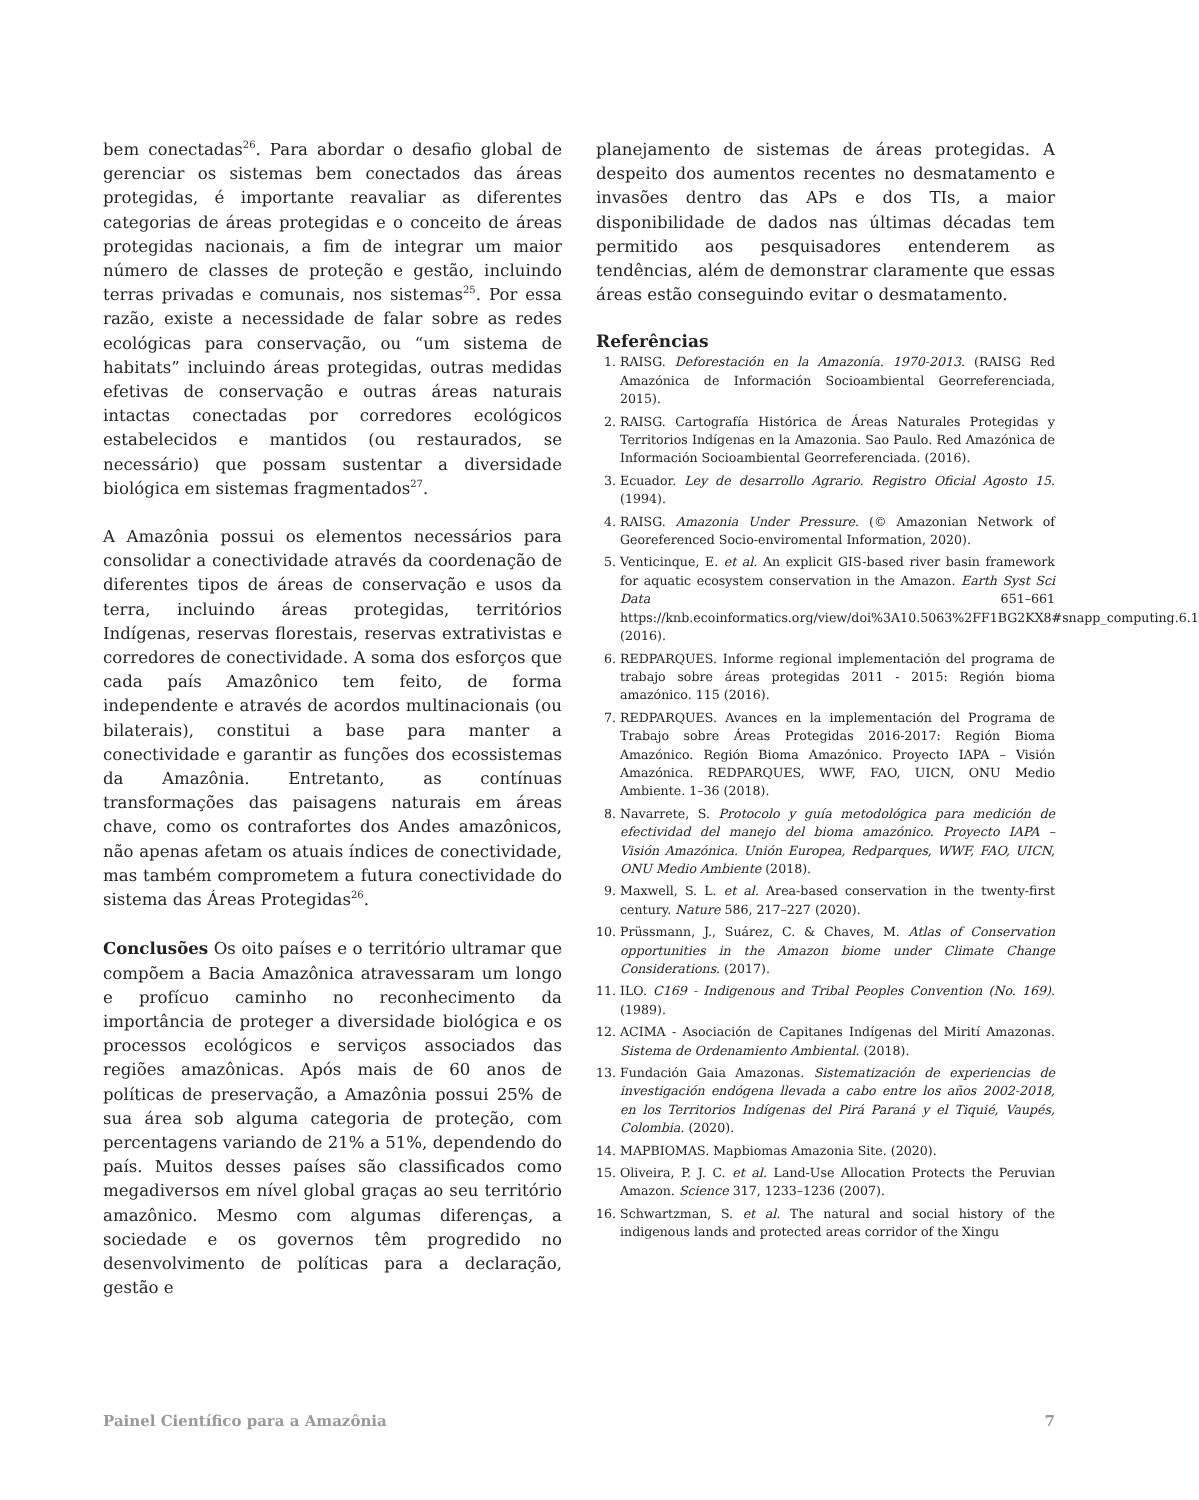bem conectadas<sup>26</sup>. Para abordar o desafio global de gerenciar os sistemas bem conectados das áreas protegidas, é importante reavaliar as diferentes categorias de áreas protegidas e o conceito de áreas protegidas nacionais, a fim de integrar um maior número de classes de proteção e gestão, incluindo terras privadas e comunais, nos sistemas<sup>25</sup>. Por essa razão, existe a necessidade de falar sobre as redes ecológicas para conservação, ou “um sistema de habitats” incluindo áreas protegidas, outras medidas efetivas de conservação e outras áreas naturais intactas conectadas por corredores ecológicos estabelecidos e mantidos (ou restaurados, se necessário) que possam sustentar a diversidade biológica em sistemas fragmentados<sup>27</sup>.
A Amazônia possui os elementos necessários para consolidar a conectividade através da coordenação de diferentes tipos de áreas de conservação e usos da terra, incluindo áreas protegidas, territórios Indígenas, reservas florestais, reservas extrativistas e corredores de conectividade. A soma dos esforços que cada país Amazônico tem feito, de forma independente e através de acordos multinacionais (ou bilaterais), constitui a base para manter a conectividade e garantir as funções dos ecossistemas da Amazônia. Entretanto, as contínuas transformações das paisagens naturais em áreas chave, como os contrafortes dos Andes amazônicos, não apenas afetam os atuais índices de conectividade, mas também comprometem a futura conectividade do sistema das Áreas Protegidas<sup>26</sup>.
Conclusões Os oito países e o território ultramar que compõem a Bacia Amazônica atravessaram um longo e profícuo caminho no reconhecimento da importância de proteger a diversidade biológica e os processos ecológicos e serviços associados das regiões amazônicas. Após mais de 60 anos de políticas de preservação, a Amazônia possui 25% de sua área sob alguma categoria de proteção, com percentagens variando de 21% a 51%, dependendo do país. Muitos desses países são classificados como megadiversos em nível global graças ao seu território amazônico. Mesmo com algumas diferenças, a sociedade e os governos têm progredido no desenvolvimento de políticas para a declaração, gestão e
planejamento de sistemas de áreas protegidas. A despeito dos aumentos recentes no desmatamento e invasões dentro das APs e dos TIs, a maior disponibilidade de dados nas últimas décadas tem permitido aos pesquisadores entenderem as tendências, além de demonstrar claramente que essas áreas estão conseguindo evitar o desmatamento.
Referências
1. RAISG. Deforestación en la Amazonía. 1970-2013. (RAISG Red Amazónica de Información Socioambiental Georreferenciada, 2015).
2. RAISG. Cartografía Histórica de Áreas Naturales Protegidas y Territorios Indígenas en la Amazonia. Sao Paulo. Red Amazónica de Información Socioambiental Georreferenciada. (2016).
3. Ecuador. Ley de desarrollo Agrario. Registro Oficial Agosto 15. (1994).
4. RAISG. Amazonia Under Pressure. (© Amazonian Network of Georeferenced Socio-enviromental Information, 2020).
5. Venticinque, E. et al. An explicit GIS-based river basin framework for aquatic ecosystem conservation in the Amazon. Earth Syst Sci Data 651–661 https://knb.ecoinformatics.org/view/doi%3A10.5063%2FF1BG2KX8#snapp_computing.6.1 (2016).
6. REDPARQUES. Informe regional implementación del programa de trabajo sobre áreas protegidas 2011 - 2015: Región bioma amazónico. 115 (2016).
7. REDPARQUES. Avances en la implementación del Programa de Trabajo sobre Áreas Protegidas 2016-2017: Región Bioma Amazónico. Región Bioma Amazónico. Proyecto IAPA – Visión Amazónica. REDPARQUES, WWF, FAO, UICN, ONU Medio Ambiente. 1–36 (2018).
8. Navarrete, S. Protocolo y guía metodológica para medición de efectividad del manejo del bioma amazónico. Proyecto IAPA – Visión Amazónica. Unión Europea, Redparques, WWF, FAO, UICN, ONU Medio Ambiente (2018).
9. Maxwell, S. L. et al. Area-based conservation in the twenty-first century. Nature 586, 217–227 (2020).
10. Prüssmann, J., Suárez, C. & Chaves, M. Atlas of Conservation opportunities in the Amazon biome under Climate Change Considerations. (2017).
11. ILO. C169 - Indigenous and Tribal Peoples Convention (No. 169). (1989).
12. ACIMA - Asociación de Capitanes Indígenas del Mirití Amazonas. Sistema de Ordenamiento Ambiental. (2018).
13. Fundación Gaia Amazonas. Sistematización de experiencias de investigación endógena llevada a cabo entre los años 2002-2018, en los Territorios Indígenas del Pirá Paraná y el Tiquié, Vaupés, Colombia. (2020).
14. MAPBIOMAS. Mapbiomas Amazonia Site. (2020).
15. Oliveira, P. J. C. et al. Land-Use Allocation Protects the Peruvian Amazon. Science 317, 1233–1236 (2007).
16. Schwartzman, S. et al. The natural and social history of the indigenous lands and protected areas corridor of the Xingu
Painel Científico para a Amazônia 7